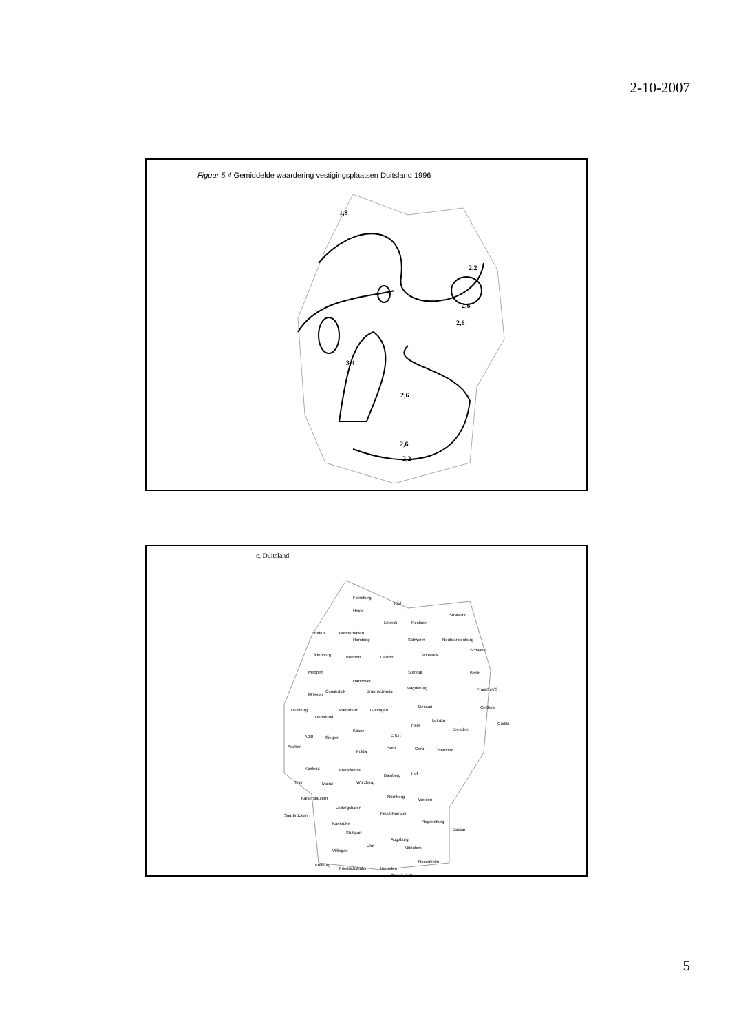2-10-2007
Figuur 5.4 Gemiddelde waardering vestigingsplaatsen Duitsland 1996
2,2
2,6
2,6
2,6
2,6
2,2
1,8
3,4
c. Duitsland
Flensburg
Kiel
Heide
Stralsund
Lübeck
Rostock
Emden
Bremerhaven
Hamburg
Schwerin
Neubrandenburg
Oldenburg
Bremen
Uelzen
Wittstock
Schwedt
Meppen
Stendal
Berlin
Hannover
Osnabrück
Braunschweig
Magdeburg
Frankfurt/O
Münster
Duisburg
Dortmund
Paderborn
Göttingen
Dessau
Cottbus
Leipzig
Halle
Dresden
Görlitz
Kassel
Köln
Siegen
Erfurt
Aachen
Fulda
Suhl
Gera
Chemnitz
Koblenz
Frankfurt/M
Bamberg
Hof
Trier
Mainz
Würzburg
Kaiserslautern
Nürnberg
Weiden
Ludwigshafen
Saarbrücken
Feuchtwangen
Karlsruhe
Regensburg
Stuttgart
Passau
Augsburg
Ulm
München
Villingen
Freiburg
Friedrichshafen
Kempten
Rosenheim
Garmisch P.
5